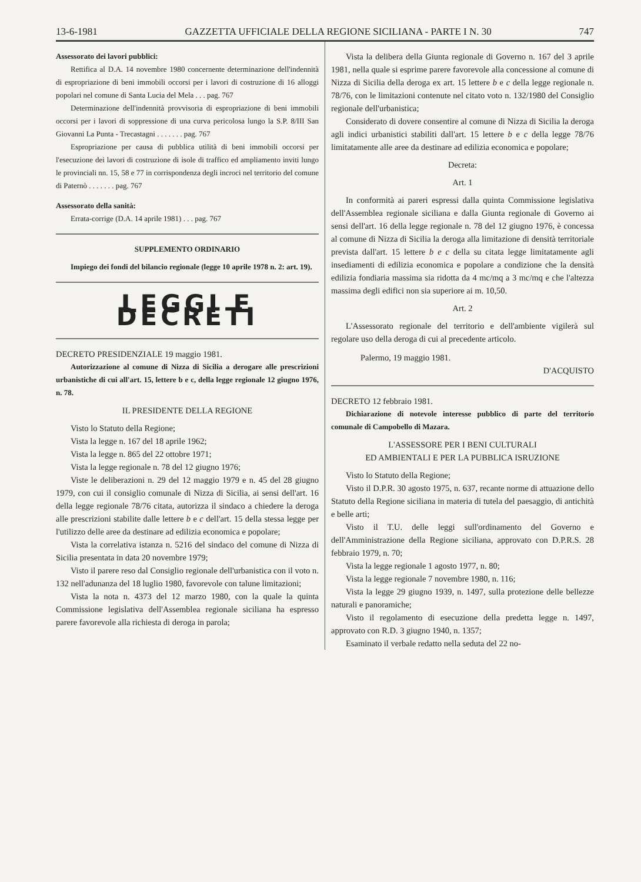13-6-1981 GAZZETTA UFFICIALE DELLA REGIONE SICILIANA - PARTE I N. 30 747
Assessorato dei lavori pubblici:
Rettifica al D.A. 14 novembre 1980 concernente determinazione dell'indennità di espropriazione di beni immobili occorsi per i lavori di costruzione di 16 alloggi popolari nel comune di Santa Lucia del Mela . . . pag. 767
Determinazione dell'indennità provvisoria di espropriazione di beni immobili occorsi per i lavori di soppressione di una curva pericolosa lungo la S.P. 8/III San Giovanni La Punta - Trecastagni . . . . . . . pag. 767
Espropriazione per causa di pubblica utilità di beni immobili occorsi per l'esecuzione dei lavori di costruzione di isole di traffico ed ampliamento inviti lungo le provinciali nn. 15, 58 e 77 in corrispondenza degli incroci nel territorio del comune di Paternò . . . . . . . pag. 767
Assessorato della sanità:
Errata-corrige (D.A. 14 aprile 1981) . . . pag. 767
SUPPLEMENTO ORDINARIO
Impiego dei fondi del bilancio regionale (legge 10 aprile 1978 n. 2: art. 19).
LEGGI E DECRETI
DECRETO PRESIDENZIALE 19 maggio 1981.
Autorizzazione al comune di Nizza di Sicilia a derogare alle prescrizioni urbanistiche di cui all'art. 15, lettere b e c, della legge regionale 12 giugno 1976, n. 78.
IL PRESIDENTE DELLA REGIONE
Visto lo Statuto della Regione;
Vista la legge n. 167 del 18 aprile 1962;
Vista la legge n. 865 del 22 ottobre 1971;
Vista la legge regionale n. 78 del 12 giugno 1976;
Viste le deliberazioni n. 29 del 12 maggio 1979 e n. 45 del 28 giugno 1979, con cui il consiglio comunale di Nizza di Sicilia, ai sensi dell'art. 16 della legge regionale 78/76 citata, autorizza il sindaco a chiedere la deroga alle prescrizioni stabilite dalle lettere b e c dell'art. 15 della stessa legge per l'utilizzo delle aree da destinare ad edilizia economica e popolare;
Vista la correlativa istanza n. 5216 del sindaco del comune di Nizza di Sicilia presentata in data 20 novembre 1979;
Visto il parere reso dal Consiglio regionale dell'urbanistica con il voto n. 132 nell'adunanza del 18 luglio 1980, favorevole con talune limitazioni;
Vista la nota n. 4373 del 12 marzo 1980, con la quale la quinta Commissione legislativa dell'Assemblea regionale siciliana ha espresso parere favorevole alla richiesta di deroga in parola;
Vista la delibera della Giunta regionale di Governo n. 167 del 3 aprile 1981, nella quale si esprime parere favorevole alla concessione al comune di Nizza di Sicilia della deroga ex art. 15 lettere b e c della legge regionale n. 78/76, con le limitazioni contenute nel citato voto n. 132/1980 del Consiglio regionale dell'urbanistica;
Considerato di dovere consentire al comune di Nizza di Sicilia la deroga agli indici urbanistici stabiliti dall'art. 15 lettere b e c della legge 78/76 limitatamente alle aree da destinare ad edilizia economica e popolare;
Decreta:
Art. 1
In conformità ai pareri espressi dalla quinta Commissione legislativa dell'Assemblea regionale siciliana e dalla Giunta regionale di Governo ai sensi dell'art. 16 della legge regionale n. 78 del 12 giugno 1976, è concessa al comune di Nizza di Sicilia la deroga alla limitazione di densità territoriale prevista dall'art. 15 lettere b e c della su citata legge limitatamente agli insediamenti di edilizia economica e popolare a condizione che la densità edilizia fondiaria massima sia ridotta da 4 mc/mq a 3 mc/mq e che l'altezza massima degli edifici non sia superiore ai m. 10,50.
Art. 2
L'Assessorato regionale del territorio e dell'ambiente vigilerà sul regolare uso della deroga di cui al precedente articolo.
Palermo, 19 maggio 1981.
D'ACQUISTO
DECRETO 12 febbraio 1981.
Dichiarazione di notevole interesse pubblico di parte del territorio comunale di Campobello di Mazara.
L'ASSESSORE PER I BENI CULTURALI
ED AMBIENTALI E PER LA PUBBLICA ISRUZIONE
Visto lo Statuto della Regione;
Visto il D.P.R. 30 agosto 1975, n. 637, recante norme di attuazione dello Statuto della Regione siciliana in materia di tutela del paesaggio, di antichità e belle arti;
Visto il T.U. delle leggi sull'ordinamento del Governo e dell'Amministrazione della Regione siciliana, approvato con D.P.R.S. 28 febbraio 1979, n. 70;
Vista la legge regionale 1 agosto 1977, n. 80;
Vista la legge regionale 7 novembre 1980, n. 116;
Vista la legge 29 giugno 1939, n. 1497, sulla protezione delle bellezze naturali e panoramiche;
Visto il regolamento di esecuzione della predetta legge n. 1497, approvato con R.D. 3 giugno 1940, n. 1357;
Esaminato il verbale redatto nella seduta del 22 no-